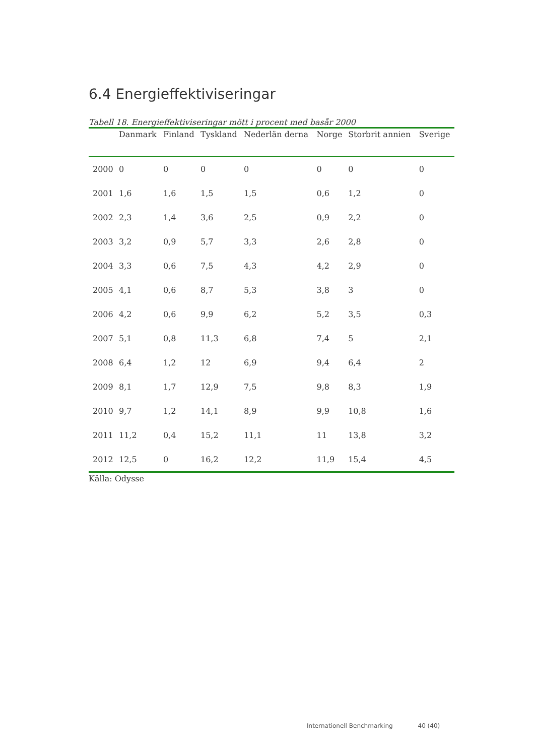6.4 Energieffektiviseringar
Tabell 18. Energieffektiviseringar mött i procent med basår 2000
| | Danmark | Finland | Tyskland | Nederlän derna | Norge | Storbrit annien | Sverige |
| --- | --- | --- | --- | --- | --- | --- | --- |
| 2000 | 0 | 0 | 0 | 0 | 0 | 0 | 0 |
| 2001 | 1,6 | 1,6 | 1,5 | 1,5 | 0,6 | 1,2 | 0 |
| 2002 | 2,3 | 1,4 | 3,6 | 2,5 | 0,9 | 2,2 | 0 |
| 2003 | 3,2 | 0,9 | 5,7 | 3,3 | 2,6 | 2,8 | 0 |
| 2004 | 3,3 | 0,6 | 7,5 | 4,3 | 4,2 | 2,9 | 0 |
| 2005 | 4,1 | 0,6 | 8,7 | 5,3 | 3,8 | 3 | 0 |
| 2006 | 4,2 | 0,6 | 9,9 | 6,2 | 5,2 | 3,5 | 0,3 |
| 2007 | 5,1 | 0,8 | 11,3 | 6,8 | 7,4 | 5 | 2,1 |
| 2008 | 6,4 | 1,2 | 12 | 6,9 | 9,4 | 6,4 | 2 |
| 2009 | 8,1 | 1,7 | 12,9 | 7,5 | 9,8 | 8,3 | 1,9 |
| 2010 | 9,7 | 1,2 | 14,1 | 8,9 | 9,9 | 10,8 | 1,6 |
| 2011 | 11,2 | 0,4 | 15,2 | 11,1 | 11 | 13,8 | 3,2 |
| 2012 | 12,5 | 0 | 16,2 | 12,2 | 11,9 | 15,4 | 4,5 |
Källa: Odysse
Internationell Benchmarking 40 (40)